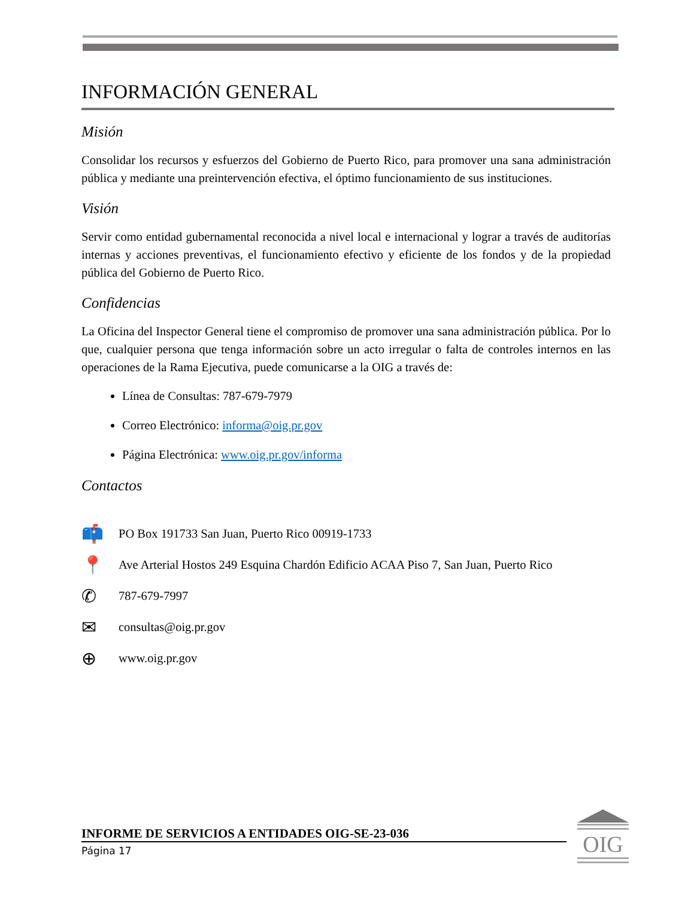INFORMACIÓN GENERAL
Misión
Consolidar los recursos y esfuerzos del Gobierno de Puerto Rico, para promover una sana administración pública y mediante una preintervención efectiva, el óptimo funcionamiento de sus instituciones.
Visión
Servir como entidad gubernamental reconocida a nivel local e internacional y lograr a través de auditorías internas y acciones preventivas, el funcionamiento efectivo y eficiente de los fondos y de la propiedad pública del Gobierno de Puerto Rico.
Confidencias
La Oficina del Inspector General tiene el compromiso de promover una sana administración pública. Por lo que, cualquier persona que tenga información sobre un acto irregular o falta de controles internos en las operaciones de la Rama Ejecutiva, puede comunicarse a la OIG a través de:
Línea de Consultas: 787-679-7979
Correo Electrónico: informa@oig.pr.gov
Página Electrónica: www.oig.pr.gov/informa
Contactos
📫 PO Box 191733 San Juan, Puerto Rico 00919-1733
📍 Ave Arterial Hostos 249 Esquina Chardón Edificio ACAA Piso 7, San Juan, Puerto Rico
✆ 787-679-7997
✉ consultas@oig.pr.gov
⊕ www.oig.pr.gov
INFORME DE SERVICIOS A ENTIDADES OIG-SE-23-036
Página 17
OIG